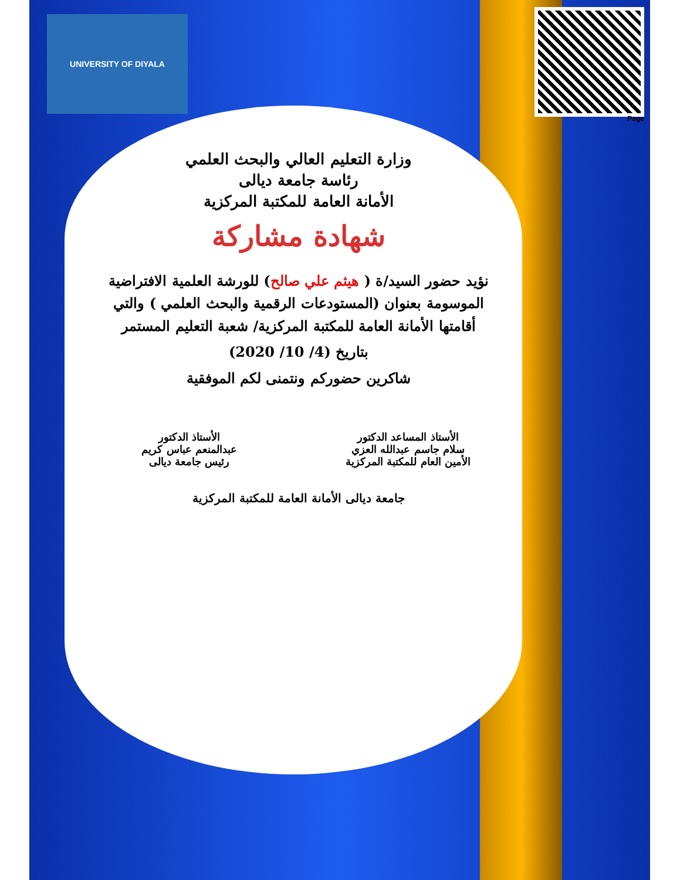UNIVERSITY OF DIYALA
Page
وزارة التعليم العالي والبحث العلمي
رئاسة جامعة ديالى
الأمانة العامة للمكتبة المركزية
شهادة مشاركة
نؤيد حضور السيد/ة ( هيثم علي صالح) للورشة العلمية الافتراضية الموسومة بعنوان (المستودعات الرقمية والبحث العلمي ) والتي أقامتها الأمانة العامة للمكتبة المركزية/ شعبة التعليم المستمر
بتاريخ (4/ 10/ 2020)
شاكرين حضوركم ونتمنى لكم الموفقية
الأستاذ المساعد الدكتور
سلام جاسم عبدالله العزي
الأمين العام للمكتبة المركزية
الأستاذ الدكتور
عبدالمنعم عباس كريم
رئيس جامعة ديالى
جامعة ديالى الأمانة العامة للمكتبة المركزية